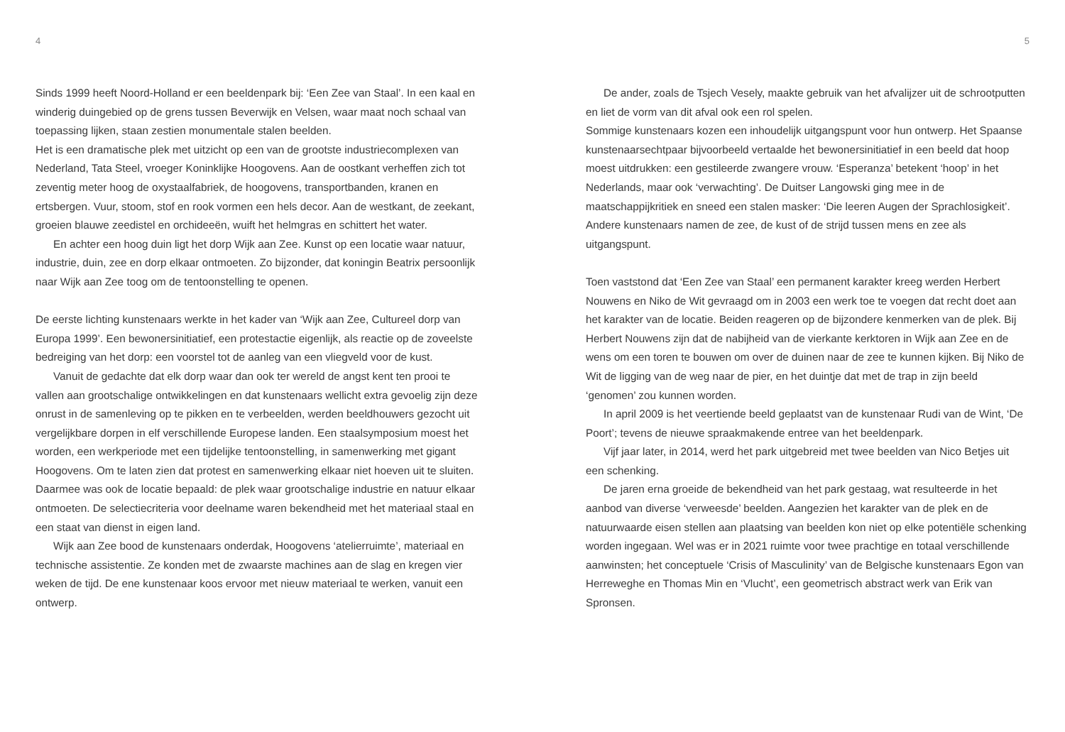4
Sinds 1999 heeft Noord-Holland er een beeldenpark bij: ‘Een Zee van Staal’. In een kaal en winderig duingebied op de grens tussen Beverwijk en Velsen, waar maat noch schaal van toepassing lijken, staan zestien monumentale stalen beelden.
Het is een dramatische plek met uitzicht op een van de grootste industriecomplexen van Nederland, Tata Steel, vroeger Koninklijke Hoogovens. Aan de oostkant verheffen zich tot zeventig meter hoog de oxystaalfabriek, de hoogovens, transportbanden, kranen en ertsbergen. Vuur, stoom, stof en rook vormen een hels decor. Aan de westkant, de zeekant, groeien blauwe zeedistel en orchideeën, wuift het helmgras en schittert het water.
En achter een hoog duin ligt het dorp Wijk aan Zee. Kunst op een locatie waar natuur, industrie, duin, zee en dorp elkaar ontmoeten. Zo bijzonder, dat koningin Beatrix persoonlijk naar Wijk aan Zee toog om de tentoonstelling te openen.
De eerste lichting kunstenaars werkte in het kader van ‘Wijk aan Zee, Cultureel dorp van Europa 1999’. Een bewonersinitiatief, een protestactie eigenlijk, als reactie op de zoveelste bedreiging van het dorp: een voorstel tot de aanleg van een vliegveld voor de kust.
Vanuit de gedachte dat elk dorp waar dan ook ter wereld de angst kent ten prooi te vallen aan grootschalige ontwikkelingen en dat kunstenaars wellicht extra gevoelig zijn deze onrust in de samenleving op te pikken en te verbeelden, werden beeldhouwers gezocht uit vergelijkbare dorpen in elf verschillende Europese landen. Een staalsymposium moest het worden, een werkperiode met een tijdelijke tentoonstelling, in samenwerking met gigant Hoogovens. Om te laten zien dat protest en samenwerking elkaar niet hoeven uit te sluiten. Daarmee was ook de locatie bepaald: de plek waar grootschalige industrie en natuur elkaar ontmoeten. De selectiecriteria voor deelname waren bekendheid met het materiaal staal en een staat van dienst in eigen land.
Wijk aan Zee bood de kunstenaars onderdak, Hoogovens ‘atelierruimte’, materiaal en technische assistentie. Ze konden met de zwaarste machines aan de slag en kregen vier weken de tijd. De ene kunstenaar koos ervoor met nieuw materiaal te werken, vanuit een ontwerp.
5
De ander, zoals de Tsjech Vesely, maakte gebruik van het afvalijzer uit de schrootputten en liet de vorm van dit afval ook een rol spelen.
Sommige kunstenaars kozen een inhoudelijk uitgangspunt voor hun ontwerp. Het Spaanse kunstenaarsechtpaar bijvoorbeeld vertaalde het bewonersinitiatief in een beeld dat hoop moest uitdrukken: een gestileerde zwangere vrouw. ‘Esperanza’ betekent ‘hoop’ in het Nederlands, maar ook ‘verwachting’. De Duitser Langowski ging mee in de maatschappijkritiek en sneed een stalen masker: ‘Die leeren Augen der Sprachlosigkeit’. Andere kunstenaars namen de zee, de kust of de strijd tussen mens en zee als uitgangspunt.
Toen vaststond dat ‘Een Zee van Staal’ een permanent karakter kreeg werden Herbert Nouwens en Niko de Wit gevraagd om in 2003 een werk toe te voegen dat recht doet aan het karakter van de locatie. Beiden reageren op de bijzondere kenmerken van de plek. Bij Herbert Nouwens zijn dat de nabijheid van de vierkante kerktoren in Wijk aan Zee en de wens om een toren te bouwen om over de duinen naar de zee te kunnen kijken. Bij Niko de Wit de ligging van de weg naar de pier, en het duintje dat met de trap in zijn beeld ‘genomen’ zou kunnen worden.
In april 2009 is het veertiende beeld geplaatst van de kunstenaar Rudi van de Wint, ‘De Poort’; tevens de nieuwe spraakmakende entree van het beeldenpark.
Vijf jaar later, in 2014, werd het park uitgebreid met twee beelden van Nico Betjes uit een schenking.
De jaren erna groeide de bekendheid van het park gestaag, wat resulteerde in het aanbod van diverse ‘verweesde’ beelden. Aangezien het karakter van de plek en de natuurwaarde eisen stellen aan plaatsing van beelden kon niet op elke potentiële schenking worden ingegaan. Wel was er in 2021 ruimte voor twee prachtige en totaal verschillende aanwinsten; het conceptuele ‘Crisis of Masculinity’ van de Belgische kunstenaars Egon van Herreweghe en Thomas Min en ‘Vlucht’, een geometrisch abstract werk van Erik van Spronsen.